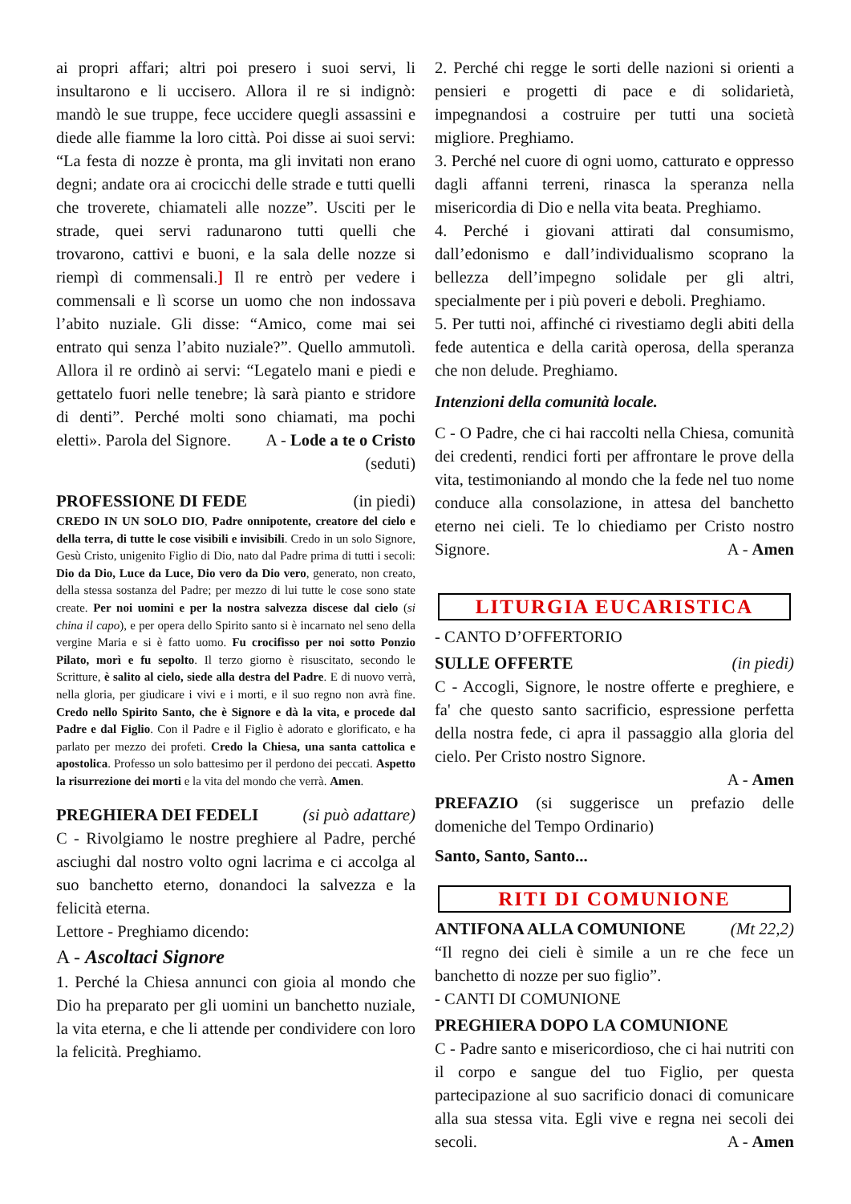ai propri affari; altri poi presero i suoi servi, li insultarono e li uccisero. Allora il re si indignò: mandò le sue truppe, fece uccidere quegli assassini e diede alle fiamme la loro città. Poi disse ai suoi servi: “La festa di nozze è pronta, ma gli invitati non erano degni; andate ora ai crocicchi delle strade e tutti quelli che troverete, chiamateli alle nozze”. Usciti per le strade, quei servi radunarono tutti quelli che trovarono, cattivi e buoni, e la sala delle nozze si riempì di commensali.] Il re entrò per vedere i commensali e lì scorse un uomo che non indossava l’abito nuziale. Gli disse: “Amico, come mai sei entrato qui senza l’abito nuziale?”. Quello ammutolì. Allora il re ordinò ai servi: “Legatelo mani e piedi e gettatelo fuori nelle tenebre; là sarà pianto e stridore di denti”. Perché molti sono chiamati, ma pochi eletti». Parola del Signore. A - Lode a te o Cristo
(seduti)
PROFESSIONE DI FEDE (in piedi)
CREDO IN UN SOLO DIO, Padre onnipotente, creatore del cielo e della terra, di tutte le cose visibili e invisibili. Credo in un solo Signore, Gesù Cristo, unigenito Figlio di Dio, nato dal Padre prima di tutti i secoli: Dio da Dio, Luce da Luce, Dio vero da Dio vero, generato, non creato, della stessa sostanza del Padre; per mezzo di lui tutte le cose sono state create. Per noi uomini e per la nostra salvezza discese dal cielo (si china il capo), e per opera dello Spirito santo si è incarnato nel seno della vergine Maria e si è fatto uomo. Fu crocifisso per noi sotto Ponzio Pilato, morì e fu sepolto. Il terzo giorno è risuscitato, secondo le Scritture, è salito al cielo, siede alla destra del Padre. E di nuovo verrà, nella gloria, per giudicare i vivi e i morti, e il suo regno non avrà fine. Credo nello Spirito Santo, che è Signore e dà la vita, e procede dal Padre e dal Figlio. Con il Padre e il Figlio è adorato e glorificato, e ha parlato per mezzo dei profeti. Credo la Chiesa, una santa cattolica e apostolica. Professo un solo battesimo per il perdono dei peccati. Aspetto la risurrezione dei morti e la vita del mondo che verrà. Amen.
PREGHIERA DEI FEDELI (si può adattare)
C - Rivolgiamo le nostre preghiere al Padre, perché asciughi dal nostro volto ogni lacrima e ci accolga al suo banchetto eterno, donandoci la salvezza e la felicità eterna.
Lettore - Preghiamo dicendo:
A - Ascoltaci Signore
1. Perché la Chiesa annunci con gioia al mondo che Dio ha preparato per gli uomini un banchetto nuziale, la vita eterna, e che li attende per condividere con loro la felicità. Preghiamo.
2. Perché chi regge le sorti delle nazioni si orienti a pensieri e progetti di pace e di solidarietà, impegnandosi a costruire per tutti una società migliore. Preghiamo.
3. Perché nel cuore di ogni uomo, catturato e oppresso dagli affanni terreni, rinasca la speranza nella misericordia di Dio e nella vita beata. Preghiamo.
4. Perché i giovani attirati dal consumismo, dall’edonismo e dall’individualismo scoprano la bellezza dell’impegno solidale per gli altri, specialmente per i più poveri e deboli. Preghiamo.
5. Per tutti noi, affinché ci rivestiamo degli abiti della fede autentica e della carità operosa, della speranza che non delude. Preghiamo.
Intenzioni della comunità locale.
C - O Padre, che ci hai raccolti nella Chiesa, comunità dei credenti, rendici forti per affrontare le prove della vita, testimoniando al mondo che la fede nel tuo nome conduce alla consolazione, in attesa del banchetto eterno nei cieli. Te lo chiediamo per Cristo nostro Signore. A - Amen
LITURGIA EUCARISTICA
- CANTO D’OFFERTORIO
SULLE OFFERTE (in piedi)
C - Accogli, Signore, le nostre offerte e preghiere, e fa' che questo santo sacrificio, espressione perfetta della nostra fede, ci apra il passaggio alla gloria del cielo. Per Cristo nostro Signore.
A - Amen
PREFAZIO (si suggerisce un prefazio delle domeniche del Tempo Ordinario)
Santo, Santo, Santo...
RITI DI COMUNIONE
ANTIFONA ALLA COMUNIONE (Mt 22,2)
“Il regno dei cieli è simile a un re che fece un banchetto di nozze per suo figlio”.
- CANTI DI COMUNIONE
PREGHIERA DOPO LA COMUNIONE
C - Padre santo e misericordioso, che ci hai nutriti con il corpo e sangue del tuo Figlio, per questa partecipazione al suo sacrificio donaci di comunicare alla sua stessa vita. Egli vive e regna nei secoli dei secoli. A - Amen